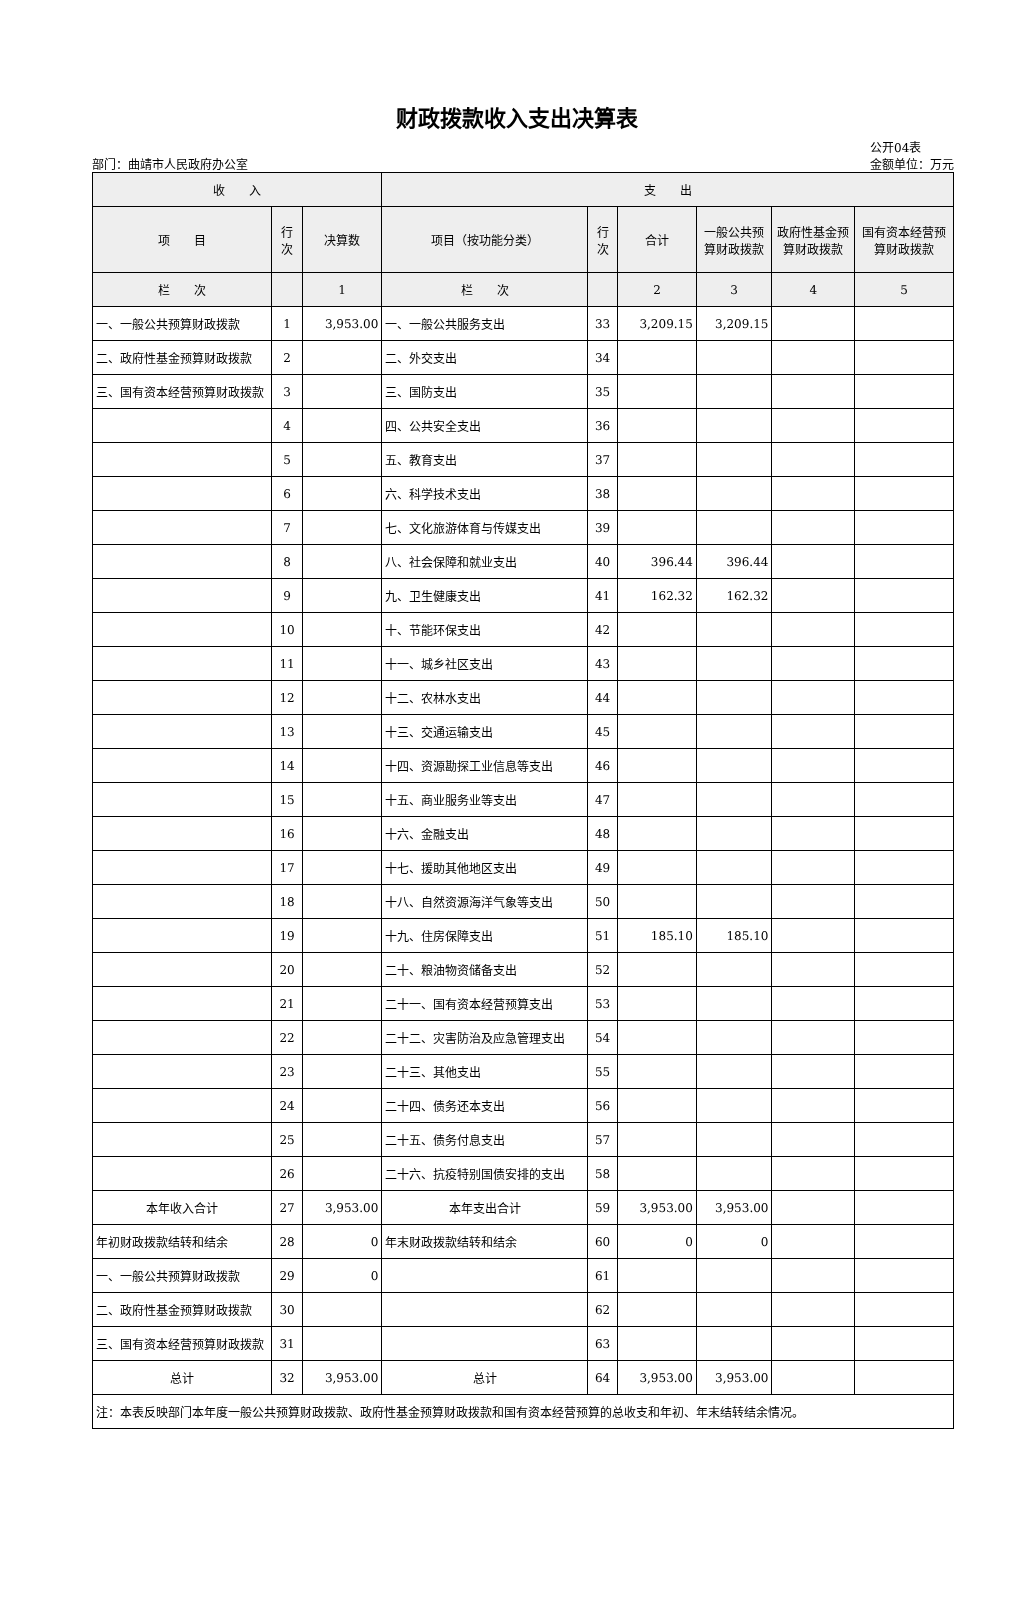财政拨款收入支出决算表
部门：曲靖市人民政府办公室
公开04表
金额单位：万元
| 收 入 | | | 支 出 | | | | | |
| --- | --- | --- | --- | --- | --- | --- | --- | --- |
| 项 目 | 行次 | 决算数 | 项目（按功能分类） | 行次 | 合计 | 一般公共预算财政拨款 | 政府性基金预算财政拨款 | 国有资本经营预算财政拨款 |
| 栏 次 | | 1 | 栏 次 | | 2 | 3 | 4 | 5 |
| 一、一般公共预算财政拨款 | 1 | 3,953.00 | 一、一般公共服务支出 | 33 | 3,209.15 | 3,209.15 | | |
| 二、政府性基金预算财政拨款 | 2 | | 二、外交支出 | 34 | | | | |
| 三、国有资本经营预算财政拨款 | 3 | | 三、国防支出 | 35 | | | | |
| | 4 | | 四、公共安全支出 | 36 | | | | |
| | 5 | | 五、教育支出 | 37 | | | | |
| | 6 | | 六、科学技术支出 | 38 | | | | |
| | 7 | | 七、文化旅游体育与传媒支出 | 39 | | | | |
| | 8 | | 八、社会保障和就业支出 | 40 | 396.44 | 396.44 | | |
| | 9 | | 九、卫生健康支出 | 41 | 162.32 | 162.32 | | |
| | 10 | | 十、节能环保支出 | 42 | | | | |
| | 11 | | 十一、城乡社区支出 | 43 | | | | |
| | 12 | | 十二、农林水支出 | 44 | | | | |
| | 13 | | 十三、交通运输支出 | 45 | | | | |
| | 14 | | 十四、资源勘探工业信息等支出 | 46 | | | | |
| | 15 | | 十五、商业服务业等支出 | 47 | | | | |
| | 16 | | 十六、金融支出 | 48 | | | | |
| | 17 | | 十七、援助其他地区支出 | 49 | | | | |
| | 18 | | 十八、自然资源海洋气象等支出 | 50 | | | | |
| | 19 | | 十九、住房保障支出 | 51 | 185.10 | 185.10 | | |
| | 20 | | 二十、粮油物资储备支出 | 52 | | | | |
| | 21 | | 二十一、国有资本经营预算支出 | 53 | | | | |
| | 22 | | 二十二、灾害防治及应急管理支出 | 54 | | | | |
| | 23 | | 二十三、其他支出 | 55 | | | | |
| | 24 | | 二十四、债务还本支出 | 56 | | | | |
| | 25 | | 二十五、债务付息支出 | 57 | | | | |
| | 26 | | 二十六、抗疫特别国债安排的支出 | 58 | | | | |
| 本年收入合计 | 27 | 3,953.00 | 本年支出合计 | 59 | 3,953.00 | 3,953.00 | | |
| 年初财政拨款结转和结余 | 28 | 0 | 年末财政拨款结转和结余 | 60 | 0 | 0 | | |
| 一、一般公共预算财政拨款 | 29 | 0 | | 61 | | | | |
| 二、政府性基金预算财政拨款 | 30 | | | 62 | | | | |
| 三、国有资本经营预算财政拨款 | 31 | | | 63 | | | | |
| 总计 | 32 | 3,953.00 | 总计 | 64 | 3,953.00 | 3,953.00 | | |
| 注：本表反映部门本年度一般公共预算财政拨款、政府性基金预算财政拨款和国有资本经营预算的总收支和年初、年末结转结余情况。 | | | | | | | | |